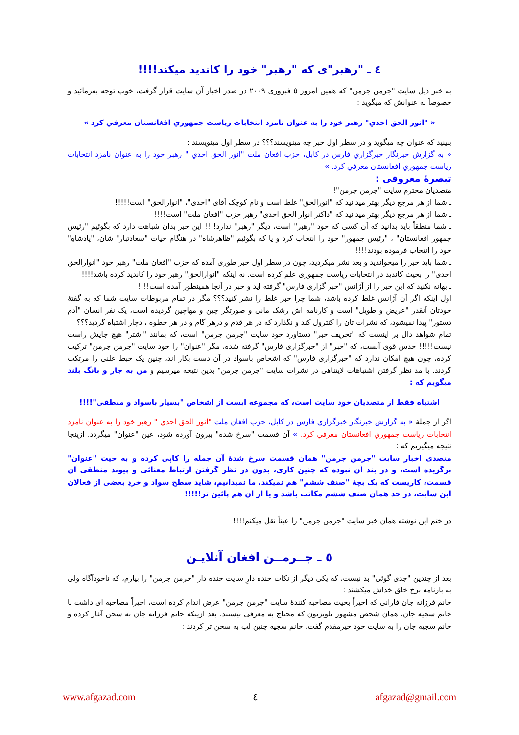٤ ـ "رهبر"ی که "رهبر" خود را کاندید میکند!!!!
به خبر ذیل سایت "جرمن جرمن" که همین امروز ٥ فبروری ٢٠٠٩ در صدر اخبار آن سایت قرار گرفت، خوب توجه بفرمائید و خصوصاً به عنوانش که میگوید :
« "انور الحق احدي" رهبر خود را به عنوان نامزد انتخابات رياست جمهوري افغانستان معرفي كرد »
ببینید که عنوان چه میگوید و در سطر اول خبر چه مینویسند؟؟؟ در سطر اول مینویسند :
« به گزارش خبرنگار خبرگزاري فارس در كابل، حزب افغان ملت "انور الحق احدي " رهبر خود را به عنوان نامزد انتخابات رياست جمهوري افغانستان معرفي كرد. »
تبصرۀ معروفی :
متصدیان محترم سایت "جرمن جرمن"!
ـ شما از هر مرجع دیگر بهتر میدانید که "انورالحق" غلط است و نام کوچک آقای "احدی"، "انوارالحق" است!!!!!
ـ شما از هر مرجع دیگر بهتر میدانید که "داکتر انوار الحق احدی" رهبر حزب "افغان ملت" است!!!!
ـ شما منطقاً باید بدانید که آن کسی که خود "رهبر" است، دیگر "رهبر" ندارد!!!! این خبر بدان شباهت دارد که بگوئیم "رئیس جمهور افغانستان" ، "رئیس جمهور" خود را انتخاب کرد و یا که بگوئیم "ظاهرشاه" در هنگام حیات "سعادتبار" شان، "پادشاهِ" خود را انتخاب فرموده بودند!!!!!
ـ شما باید خبر را میخواندید و بعد نشر میکردید، چون در سطر اول خبر طوری آمده که حزب "افغان ملت" رهبر خود "انوارالحق احدی" را بحیث کاندید در انتخابات ریاست جمهوری علم کرده است. نه اینکه "انوارالحق" رهبر خود را کاندید کرده باشد!!!!
ـ بهانه نکنید که این خبر را از آژانس "خبر گزاری فارس" گرفته اید و خبر در آنجا همینطور آمده است!!!!
اول اینکه اگر آن آژانس غلط کرده باشد، شما چرا خبر غلط را نشر کنید؟؟؟ مگر در تمام مربوطات سایت شما که به گفتۀ خودتان آنقدر "عریض و طویل" است و کارنامه اش رشک مانی و صورتگر چین و مهاچین گردیده است، یک نفر انسان "آدم دستور" پیدا نمیشود، که نشرات تان را کنترول کند و نگذارد که در هر قدم و درهر گام و در هر خطوه ، دچار اشتباه گردید؟؟؟
تمام شواهد دال بر اینست که "تحریف خبر" دستاورد خود سایت "جرمن جرمن" است، که بمانند "اشتر" هیچ جایش راست نیست!!!!! حدس قوی آنست، که "خبر" از "خبرگزاری فارس" گرفته شده، مگر "عنوان" را خود سایت "جرمن جرمن" ترکیب کرده، چون هیچ امکان ندارد که "خبرگزاری فارس" که اشخاص باسواد در آن دست بکار اند، چنین یک خبط علنی را مرتکب گردند. با مد نظر گرفتن اشتباهات لایتناهی در نشرات سایت "جرمن جرمن" بدین نتیجه میرسیم و من به جار و بانگ بلند میگویم که :
اشتباه فقط از متصدیان خود سایت است، که مجموعه ایست از اشخاص "بسیار باسواد و منطقی"!!!!
اگر از جملۀ « به گزارش خبرنگار خبرگزاري فارس در كابل، حزب افغان ملت "انور الحق احدي " رهبر خود را به عنوان نامزد انتخابات رياست جمهوري افغانستان معرفي كرد. » آن قسمت "سرخ شده" بیرون آورده شود، عین "عنوان" میگردد. ازینجا نتیجه میگیریم که :
متصدی اخبار سایت "جرمن جرمن" همان قسمت سرخ شدۀ آن جمله را کاپی کرده و به حیث "عنوان" برگزیده است، و در بند آن نبوده که چنین کاری، بدون در نظر گرفتن ارتباط معنائی و پیوند منطقی آن قسمت، کاریست که یک بچۀ "صنف ششم" هم نمیکند. ما نمیدانیم، شاید سطح سواد و خردِ بعضی از فعالان این سایت، در حد همان صنف ششم مکاتب باشد و یا از آن هم پائین تر!!!!!
در ختم این نوشته همان خبر سایت "جرمن جرمن" را عیناً نقل میکنم!!!!
٥ ـ جــرمــن افغان آنلایـن
بعد از چندین "جدی گوئی" بد نیست، که یکی دیگر از نکات خنده دارِ سایت خنده دار "جرمن جرمن" را بیارم، که ناخودآگاه ولی به بارنامه برخ خلق خداش میکشند :
خانم فرزانه جان فارانی که اخیراً بحیث مصاحبه کنندۀ سایت "جرمن جرمن" عرض اندام کرده است، اخیراً مصاحبه ای داشت با خانم سجیه جان، همان شخص مشهور تلویزیون که محتاج به معرفی نیستند. بعد ازینکه خانم فرزانه جان به سخن آغاز کرده و خانم سجیه جان را به سایت خود خیرمقدم گفت، خانم سجیه چنین لب به سخن تر کردند :
www.afgazad.com ٤ afgazad@gmail.com